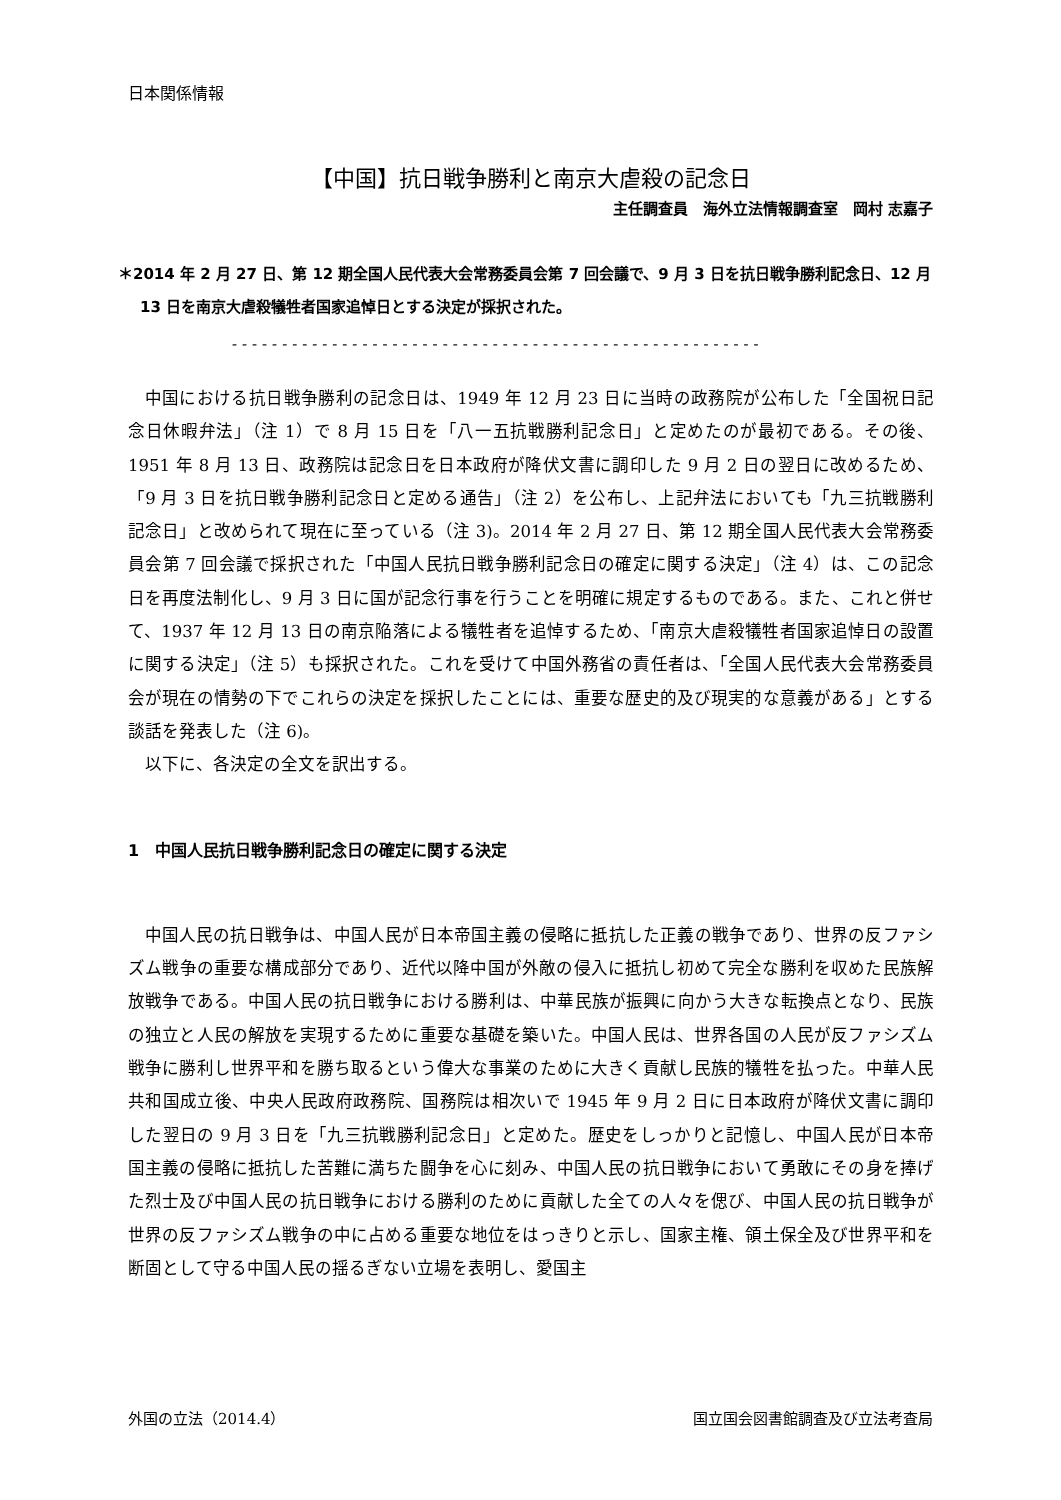日本関係情報
【中国】抗日戦争勝利と南京大虐殺の記念日
主任調査員　海外立法情報調査室　岡村 志嘉子
＊2014 年 2 月 27 日、第 12 期全国人民代表大会常務委員会第 7 回会議で、9 月 3 日を抗日戦争勝利記念日、12 月 13 日を南京大虐殺犠牲者国家追悼日とする決定が採択された。
-----------------------------------------------------
中国における抗日戦争勝利の記念日は、1949 年 12 月 23 日に当時の政務院が公布した「全国祝日記念日休暇弁法」（注 1）で 8 月 15 日を「八一五抗戦勝利記念日」と定めたのが最初である。その後、1951 年 8 月 13 日、政務院は記念日を日本政府が降伏文書に調印した 9 月 2 日の翌日に改めるため、「9 月 3 日を抗日戦争勝利記念日と定める通告」（注 2）を公布し、上記弁法においても「九三抗戦勝利記念日」と改められて現在に至っている（注 3)。2014 年 2 月 27 日、第 12 期全国人民代表大会常務委員会第 7 回会議で採択された「中国人民抗日戦争勝利記念日の確定に関する決定」（注 4）は、この記念日を再度法制化し、9 月 3 日に国が記念行事を行うことを明確に規定するものである。また、これと併せて、1937 年 12 月 13 日の南京陥落による犠牲者を追悼するため、「南京大虐殺犠牲者国家追悼日の設置に関する決定」（注 5）も採択された。これを受けて中国外務省の責任者は、「全国人民代表大会常務委員会が現在の情勢の下でこれらの決定を採択したことには、重要な歴史的及び現実的な意義がある」とする談話を発表した（注 6)。
以下に、各決定の全文を訳出する。
1　中国人民抗日戦争勝利記念日の確定に関する決定
中国人民の抗日戦争は、中国人民が日本帝国主義の侵略に抵抗した正義の戦争であり、世界の反ファシズム戦争の重要な構成部分であり、近代以降中国が外敵の侵入に抵抗し初めて完全な勝利を収めた民族解放戦争である。中国人民の抗日戦争における勝利は、中華民族が振興に向かう大きな転換点となり、民族の独立と人民の解放を実現するために重要な基礎を築いた。中国人民は、世界各国の人民が反ファシズム戦争に勝利し世界平和を勝ち取るという偉大な事業のために大きく貢献し民族的犠牲を払った。中華人民共和国成立後、中央人民政府政務院、国務院は相次いで 1945 年 9 月 2 日に日本政府が降伏文書に調印した翌日の 9 月 3 日を「九三抗戦勝利記念日」と定めた。歴史をしっかりと記憶し、中国人民が日本帝国主義の侵略に抵抗した苦難に満ちた闘争を心に刻み、中国人民の抗日戦争において勇敢にその身を捧げた烈士及び中国人民の抗日戦争における勝利のために貢献した全ての人々を偲び、中国人民の抗日戦争が世界の反ファシズム戦争の中に占める重要な地位をはっきりと示し、国家主権、領土保全及び世界平和を断固として守る中国人民の揺るぎない立場を表明し、愛国主
外国の立法（2014.4） 国立国会図書館調査及び立法考査局